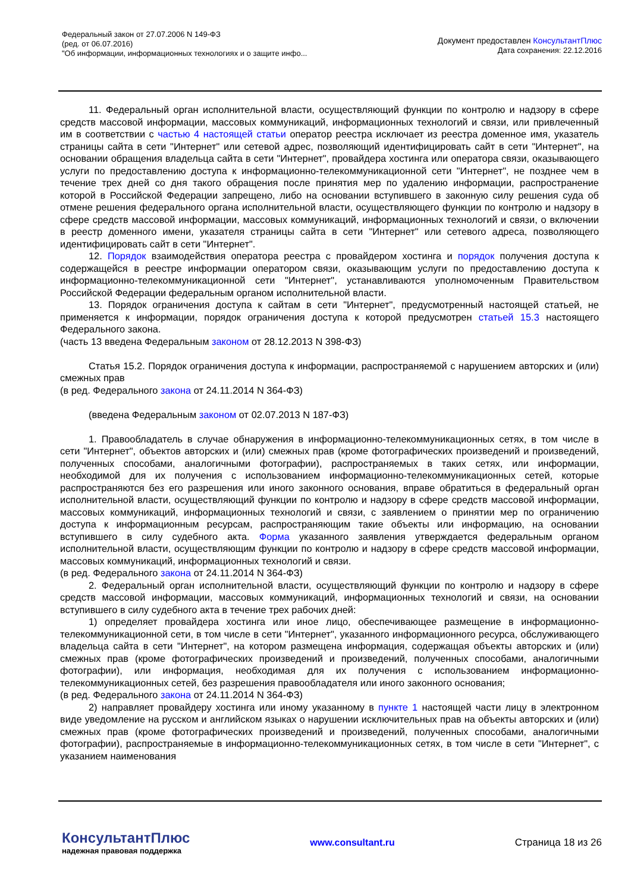Федеральный закон от 27.07.2006 N 149-ФЗ
(ред. от 06.07.2016)
"Об информации, информационных технологиях и о защите инфо...
Документ предоставлен КонсультантПлюс
Дата сохранения: 22.12.2016
11. Федеральный орган исполнительной власти, осуществляющий функции по контролю и надзору в сфере средств массовой информации, массовых коммуникаций, информационных технологий и связи, или привлеченный им в соответствии с частью 4 настоящей статьи оператор реестра исключает из реестра доменное имя, указатель страницы сайта в сети "Интернет" или сетевой адрес, позволяющий идентифицировать сайт в сети "Интернет", на основании обращения владельца сайта в сети "Интернет", провайдера хостинга или оператора связи, оказывающего услуги по предоставлению доступа к информационно-телекоммуникационной сети "Интернет", не позднее чем в течение трех дней со дня такого обращения после принятия мер по удалению информации, распространение которой в Российской Федерации запрещено, либо на основании вступившего в законную силу решения суда об отмене решения федерального органа исполнительной власти, осуществляющего функции по контролю и надзору в сфере средств массовой информации, массовых коммуникаций, информационных технологий и связи, о включении в реестр доменного имени, указателя страницы сайта в сети "Интернет" или сетевого адреса, позволяющего идентифицировать сайт в сети "Интернет".
12. Порядок взаимодействия оператора реестра с провайдером хостинга и порядок получения доступа к содержащейся в реестре информации оператором связи, оказывающим услуги по предоставлению доступа к информационно-телекоммуникационной сети "Интернет", устанавливаются уполномоченным Правительством Российской Федерации федеральным органом исполнительной власти.
13. Порядок ограничения доступа к сайтам в сети "Интернет", предусмотренный настоящей статьей, не применяется к информации, порядок ограничения доступа к которой предусмотрен статьей 15.3 настоящего Федерального закона.
(часть 13 введена Федеральным законом от 28.12.2013 N 398-ФЗ)
Статья 15.2. Порядок ограничения доступа к информации, распространяемой с нарушением авторских и (или) смежных прав
(в ред. Федерального закона от 24.11.2014 N 364-ФЗ)
(введена Федеральным законом от 02.07.2013 N 187-ФЗ)
1. Правообладатель в случае обнаружения в информационно-телекоммуникационных сетях, в том числе в сети "Интернет", объектов авторских и (или) смежных прав (кроме фотографических произведений и произведений, полученных способами, аналогичными фотографии), распространяемых в таких сетях, или информации, необходимой для их получения с использованием информационно-телекоммуникационных сетей, которые распространяются без его разрешения или иного законного основания, вправе обратиться в федеральный орган исполнительной власти, осуществляющий функции по контролю и надзору в сфере средств массовой информации, массовых коммуникаций, информационных технологий и связи, с заявлением о принятии мер по ограничению доступа к информационным ресурсам, распространяющим такие объекты или информацию, на основании вступившего в силу судебного акта. Форма указанного заявления утверждается федеральным органом исполнительной власти, осуществляющим функции по контролю и надзору в сфере средств массовой информации, массовых коммуникаций, информационных технологий и связи.
(в ред. Федерального закона от 24.11.2014 N 364-ФЗ)
2. Федеральный орган исполнительной власти, осуществляющий функции по контролю и надзору в сфере средств массовой информации, массовых коммуникаций, информационных технологий и связи, на основании вступившего в силу судебного акта в течение трех рабочих дней:
1) определяет провайдера хостинга или иное лицо, обеспечивающее размещение в информационно-телекоммуникационной сети, в том числе в сети "Интернет", указанного информационного ресурса, обслуживающего владельца сайта в сети "Интернет", на котором размещена информация, содержащая объекты авторских и (или) смежных прав (кроме фотографических произведений и произведений, полученных способами, аналогичными фотографии), или информация, необходимая для их получения с использованием информационно-телекоммуникационных сетей, без разрешения правообладателя или иного законного основания;
(в ред. Федерального закона от 24.11.2014 N 364-ФЗ)
2) направляет провайдеру хостинга или иному указанному в пункте 1 настоящей части лицу в электронном виде уведомление на русском и английском языках о нарушении исключительных прав на объекты авторских и (или) смежных прав (кроме фотографических произведений и произведений, полученных способами, аналогичными фотографии), распространяемые в информационно-телекоммуникационных сетях, в том числе в сети "Интернет", с указанием наименования
КонсультантПлюс
надежная правовая поддержка
www.consultant.ru Страница 18 из 26